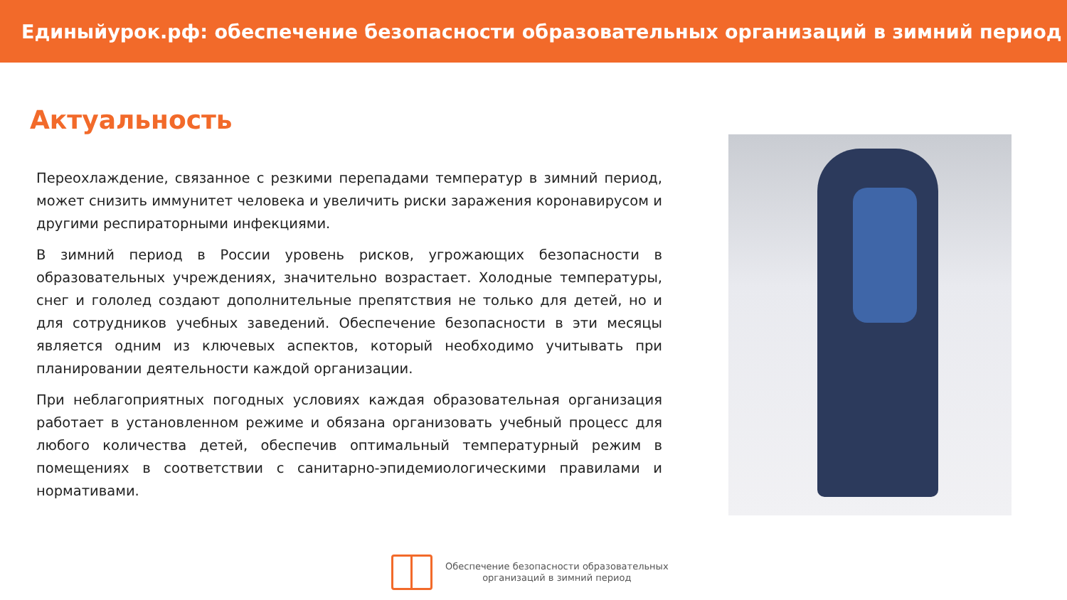Единыйурок.рф: обеспечение безопасности образовательных организаций в зимний период
Актуальность
Переохлаждение, связанное с резкими перепадами температур в зимний период, может снизить иммунитет человека и увеличить риски заражения коронавирусом и другими респираторными инфекциями.
В зимний период в России уровень рисков, угрожающих безопасности в образовательных учреждениях, значительно возрастает. Холодные температуры, снег и гололед создают дополнительные препятствия не только для детей, но и для сотрудников учебных заведений. Обеспечение безопасности в эти месяцы является одним из ключевых аспектов, который необходимо учитывать при планировании деятельности каждой организации.
При неблагоприятных погодных условиях каждая образовательная организация работает в установленном режиме и обязана организовать учебный процесс для любого количества детей, обеспечив оптимальный температурный режим в помещениях в соответствии с санитарно-эпидемиологическими правилами и нормативами.
Обеспечение безопасности образовательных
организаций в зимний период